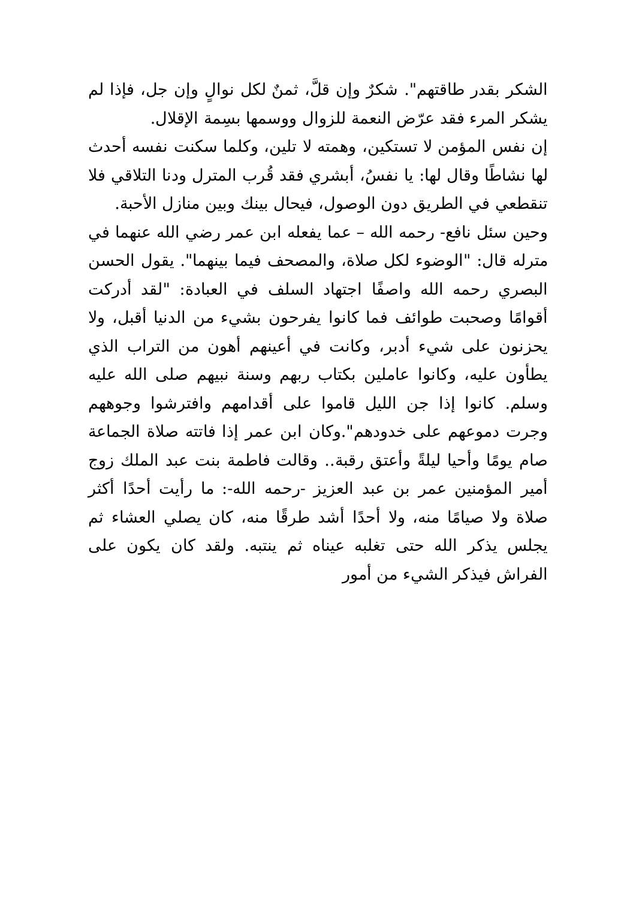الشكر بقدر طاقتهم". شكرٌ وإن قلَّ، ثمنٌ لكل نوالٍ وإن جل، فإذا لم يشكر المرء فقد عرّض النعمة للزوال ووسمها بسِمة الإقلال.
إن نفس المؤمن لا تستكين، وهمته لا تلين، وكلما سكنت نفسه أحدث لها نشاطًا وقال لها: يا نفسُ، أبشري فقد قُرب المترل ودنا التلاقي فلا تنقطعي في الطريق دون الوصول، فيحال بينك وبين منازل الأحبة.
وحين سئل نافع- رحمه الله – عما يفعله ابن عمر رضي الله عنهما في مترله قال: "الوضوء لكل صلاة، والمصحف فيما بينهما". يقول الحسن البصري رحمه الله واصفًا اجتهاد السلف في العبادة: "لقد أدركت أقوامًا وصحبت طوائف فما كانوا يفرحون بشيء من الدنيا أقبل، ولا يحزنون على شيء أدبر، وكانت في أعينهم أهون من التراب الذي يطأون عليه، وكانوا عاملين بكتاب ربهم وسنة نبيهم صلى الله عليه وسلم. كانوا إذا جن الليل قاموا على أقدامهم وافترشوا وجوههم وجرت دموعهم على خدودهم".وكان ابن عمر إذا فاتته صلاة الجماعة صام يومًا وأحيا ليلةً وأعتق رقبة.. وقالت فاطمة بنت عبد الملك زوج أمير المؤمنين عمر بن عبد العزيز -رحمه الله-: ما رأيت أحدًا أكثر صلاة ولا صيامًا منه، ولا أحدًا أشد طرقًا منه، كان يصلي العشاء ثم يجلس يذكر الله حتى تغلبه عيناه ثم ينتبه. ولقد كان يكون على الفراش فيذكر الشيء من أمور